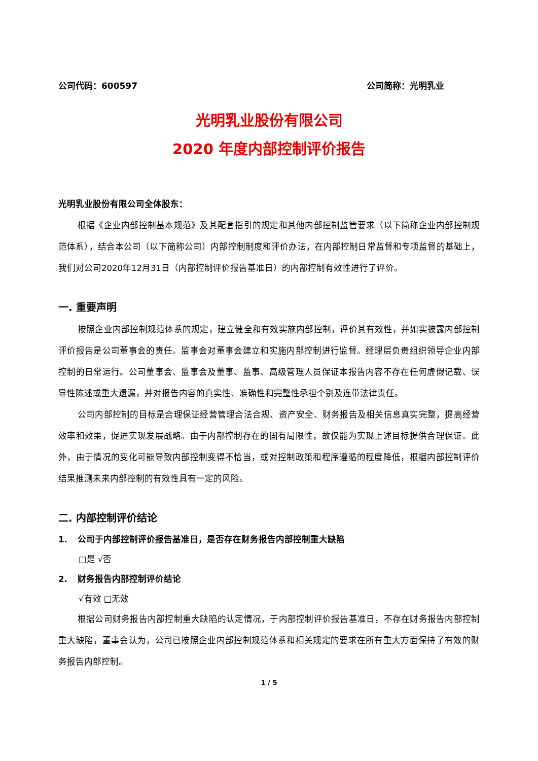公司代码：600597 公司简称：光明乳业
光明乳业股份有限公司
2020 年度内部控制评价报告
光明乳业股份有限公司全体股东：
根据《企业内部控制基本规范》及其配套指引的规定和其他内部控制监管要求（以下简称企业内部控制规范体系），结合本公司（以下简称公司）内部控制制度和评价办法，在内部控制日常监督和专项监督的基础上，我们对公司2020年12月31日（内部控制评价报告基准日）的内部控制有效性进行了评价。
一. 重要声明
按照企业内部控制规范体系的规定，建立健全和有效实施内部控制，评价其有效性，并如实披露内部控制评价报告是公司董事会的责任。监事会对董事会建立和实施内部控制进行监督。经理层负责组织领导企业内部控制的日常运行。公司董事会、监事会及董事、监事、高级管理人员保证本报告内容不存在任何虚假记载、误导性陈述或重大遗漏，并对报告内容的真实性、准确性和完整性承担个别及连带法律责任。
公司内部控制的目标是合理保证经营管理合法合规、资产安全、财务报告及相关信息真实完整，提高经营效率和效果，促进实现发展战略。由于内部控制存在的固有局限性，故仅能为实现上述目标提供合理保证。此外，由于情况的变化可能导致内部控制变得不恰当，或对控制政策和程序遵循的程度降低，根据内部控制评价结果推测未来内部控制的有效性具有一定的风险。
二. 内部控制评价结论
1. 公司于内部控制评价报告基准日，是否存在财务报告内部控制重大缺陷
□是 √否
2. 财务报告内部控制评价结论
√有效 □无效
根据公司财务报告内部控制重大缺陷的认定情况，于内部控制评价报告基准日，不存在财务报告内部控制重大缺陷，董事会认为，公司已按照企业内部控制规范体系和相关规定的要求在所有重大方面保持了有效的财务报告内部控制。
1 / 5